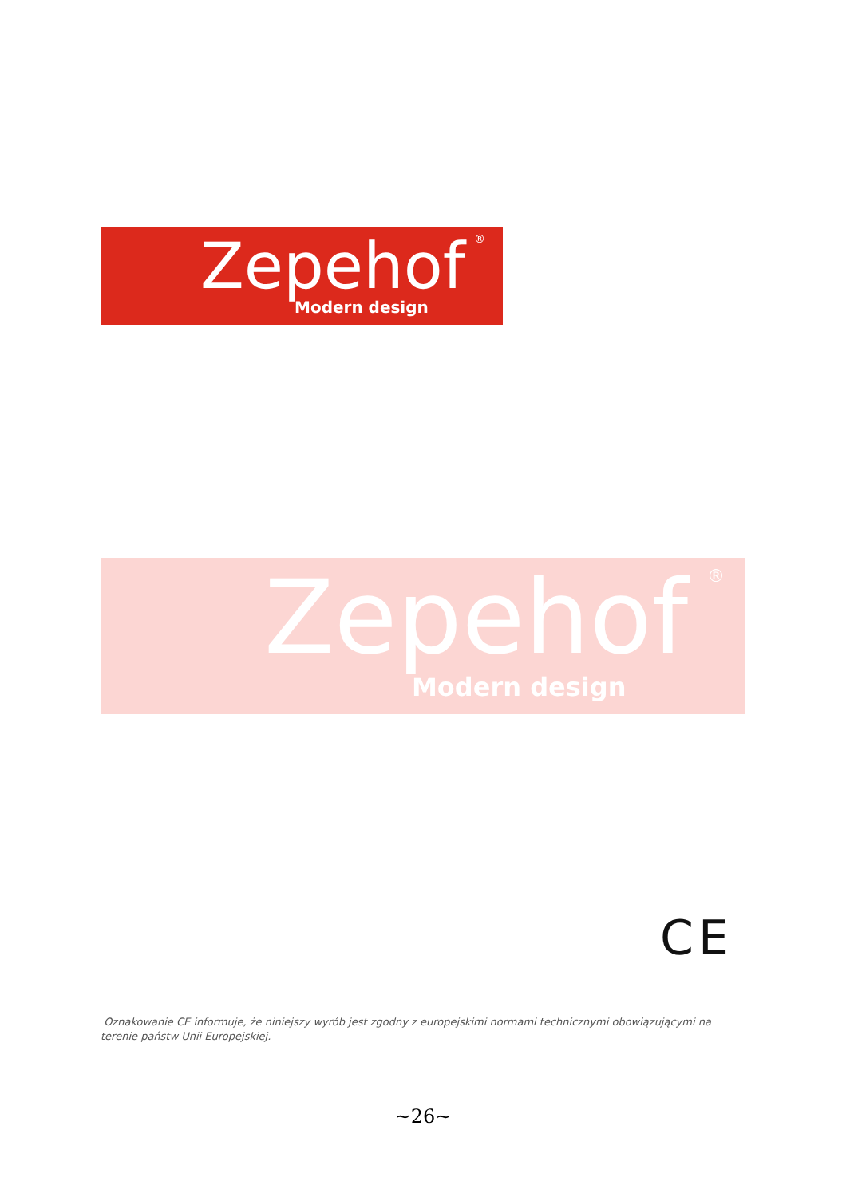Zepehof<sup>®</sup>
Modern design
Zepehof<sup>®</sup>
Modern design
CE
Oznakowanie CE informuje, że niniejszy wyrób jest zgodny z europejskimi normami technicznymi obowiązującymi na terenie państw Unii Europejskiej.
~26~